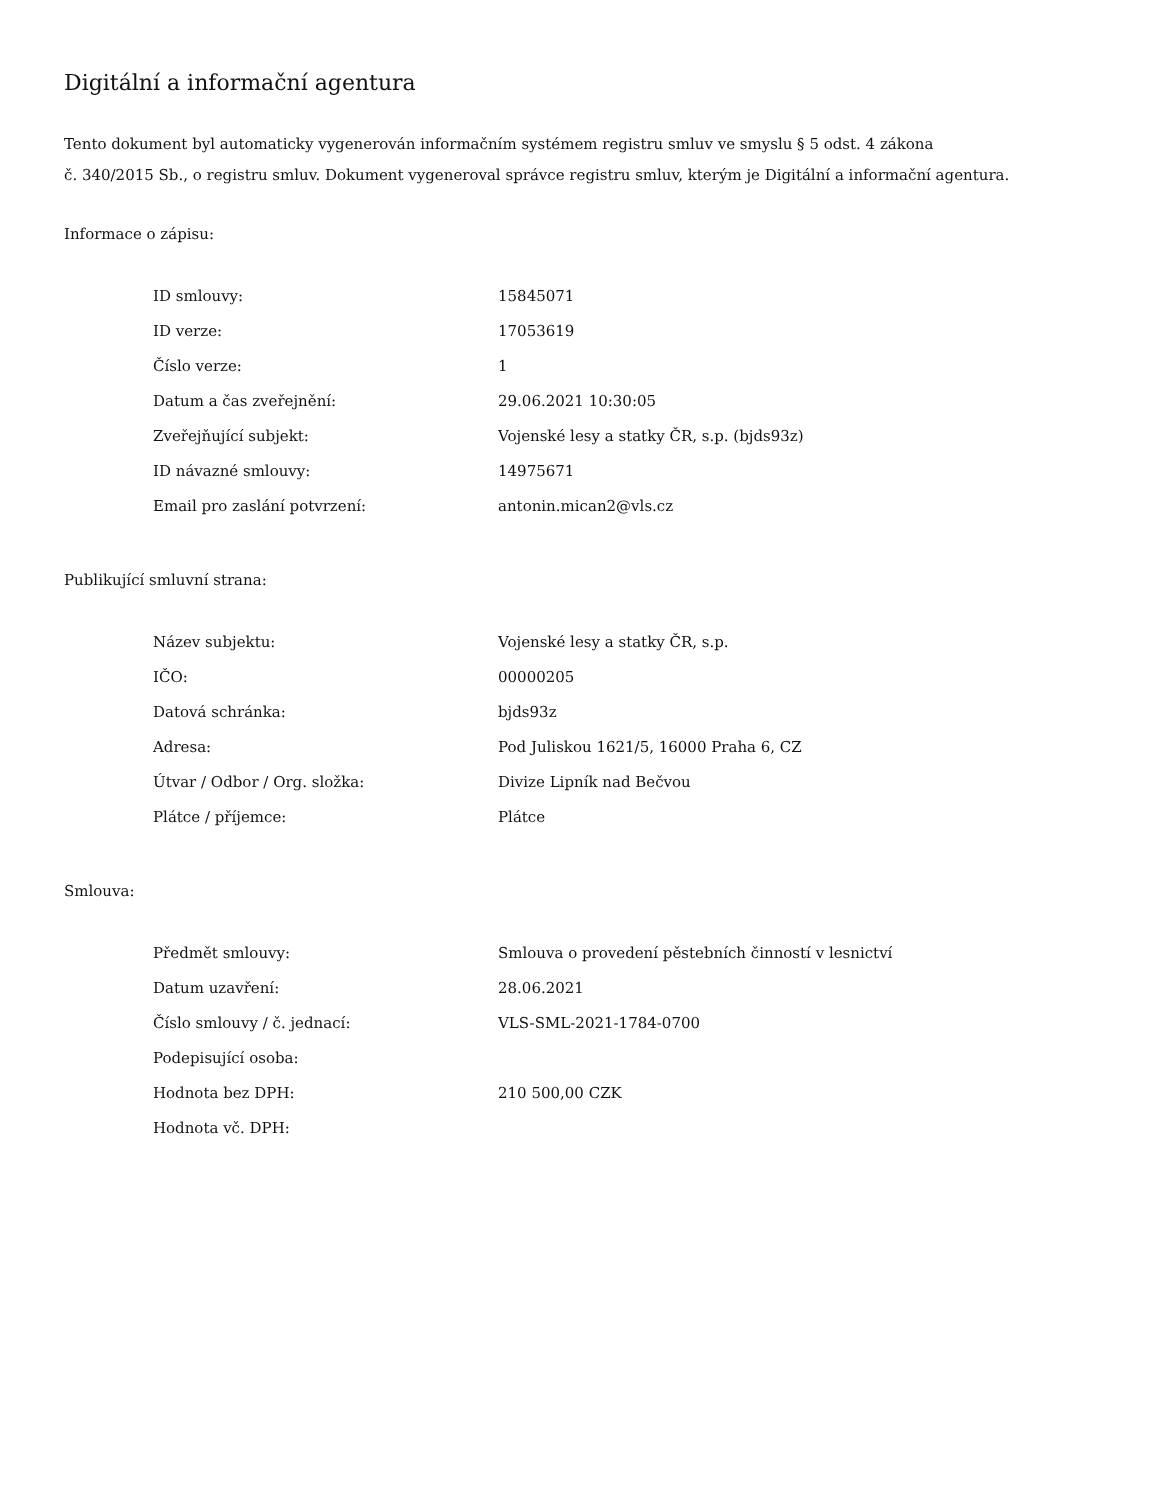Digitální a informační agentura
Tento dokument byl automaticky vygenerován informačním systémem registru smluv ve smyslu § 5 odst. 4 zákona
č. 340/2015 Sb., o registru smluv. Dokument vygeneroval správce registru smluv, kterým je Digitální a informační agentura.
Informace o zápisu:
| ID smlouvy: | 15845071 |
| ID verze: | 17053619 |
| Číslo verze: | 1 |
| Datum a čas zveřejnění: | 29.06.2021 10:30:05 |
| Zveřejňující subjekt: | Vojenské lesy a statky ČR, s.p. (bjds93z) |
| ID návazné smlouvy: | 14975671 |
| Email pro zaslání potvrzení: | antonin.mican2@vls.cz |
Publikující smluvní strana:
| Název subjektu: | Vojenské lesy a statky ČR, s.p. |
| IČO: | 00000205 |
| Datová schránka: | bjds93z |
| Adresa: | Pod Juliskou 1621/5, 16000 Praha 6, CZ |
| Útvar / Odbor / Org. složka: | Divize Lipník nad Bečvou |
| Plátce / příjemce: | Plátce |
Smlouva:
| Předmět smlouvy: | Smlouva o provedení pěstebních činností v lesnictví |
| Datum uzavření: | 28.06.2021 |
| Číslo smlouvy / č. jednací: | VLS-SML-2021-1784-0700 |
| Podepisující osoba: | |
| Hodnota bez DPH: | 210 500,00 CZK |
| Hodnota vč. DPH: | |